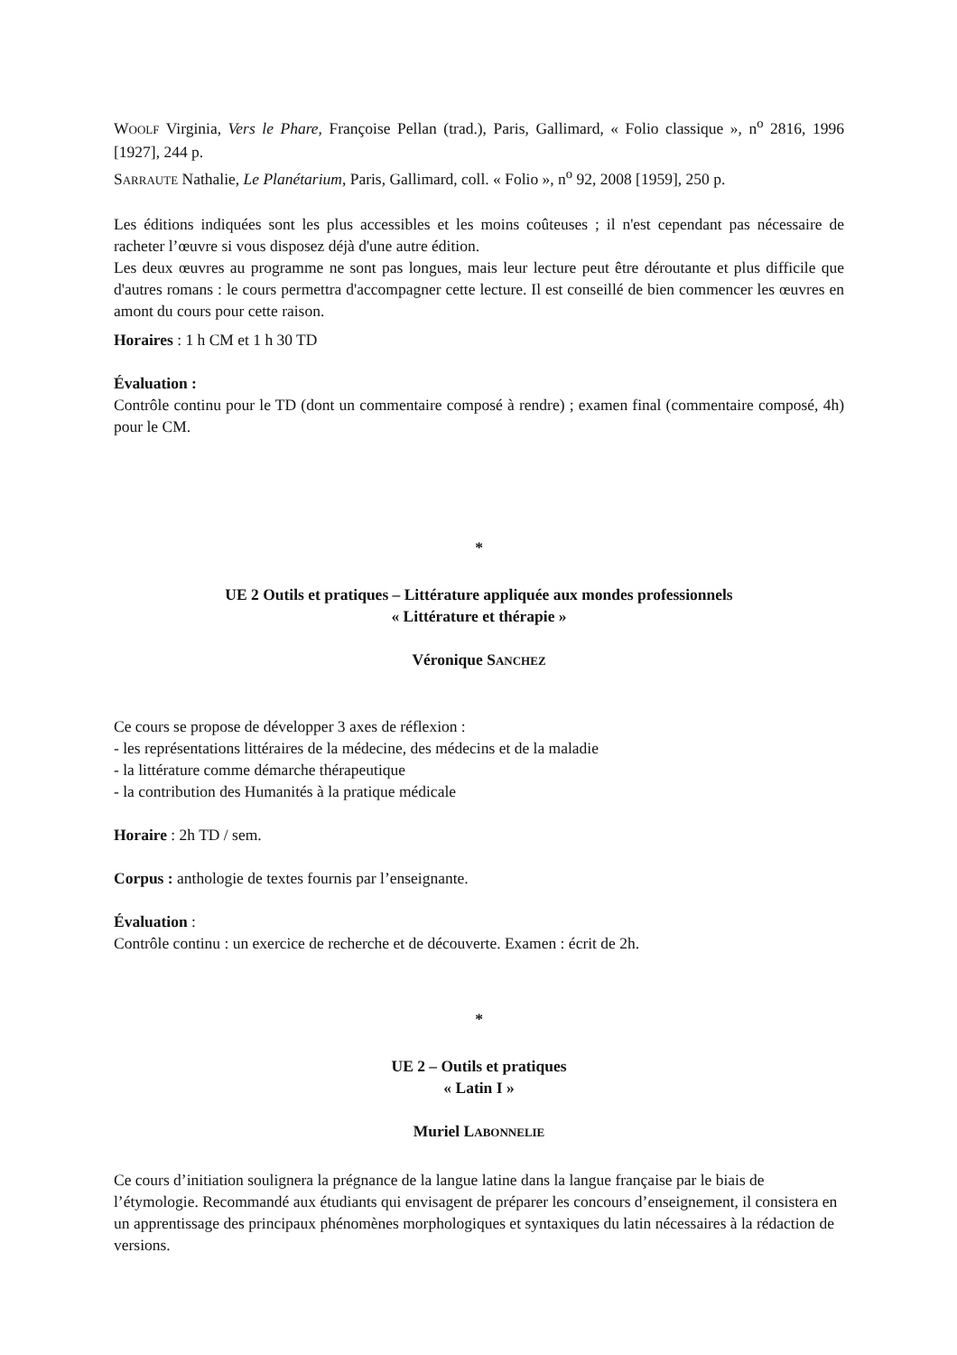WOOLF Virginia, Vers le Phare, Françoise Pellan (trad.), Paris, Gallimard, « Folio classique », n<sup>o</sup> 2816, 1996 [1927], 244 p.
SARRAUTE Nathalie, Le Planétarium, Paris, Gallimard, coll. « Folio », n<sup>o</sup> 92, 2008 [1959], 250 p.
Les éditions indiquées sont les plus accessibles et les moins coûteuses ; il n'est cependant pas nécessaire de racheter l’œuvre si vous disposez déjà d'une autre édition.
Les deux œuvres au programme ne sont pas longues, mais leur lecture peut être déroutante et plus difficile que d'autres romans : le cours permettra d'accompagner cette lecture. Il est conseillé de bien commencer les œuvres en amont du cours pour cette raison.
Horaires : 1 h CM et 1 h 30 TD
Évaluation :
Contrôle continu pour le TD (dont un commentaire composé à rendre) ; examen final (commentaire composé, 4h) pour le CM.
*
UE 2 Outils et pratiques – Littérature appliquée aux mondes professionnels
« Littérature et thérapie »
Véronique SANCHEZ
Ce cours se propose de développer 3 axes de réflexion :
- les représentations littéraires de la médecine, des médecins et de la maladie
- la littérature comme démarche thérapeutique
- la contribution des Humanités à la pratique médicale
Horaire : 2h TD / sem.
Corpus : anthologie de textes fournis par l’enseignante.
Évaluation :
Contrôle continu : un exercice de recherche et de découverte. Examen : écrit de 2h.
*
UE 2 – Outils et pratiques
« Latin I »
Muriel LABONNELIE
Ce cours d’initiation soulignera la prégnance de la langue latine dans la langue française par le biais de l’étymologie. Recommandé aux étudiants qui envisagent de préparer les concours d’enseignement, il consistera en un apprentissage des principaux phénomènes morphologiques et syntaxiques du latin nécessaires à la rédaction de versions.